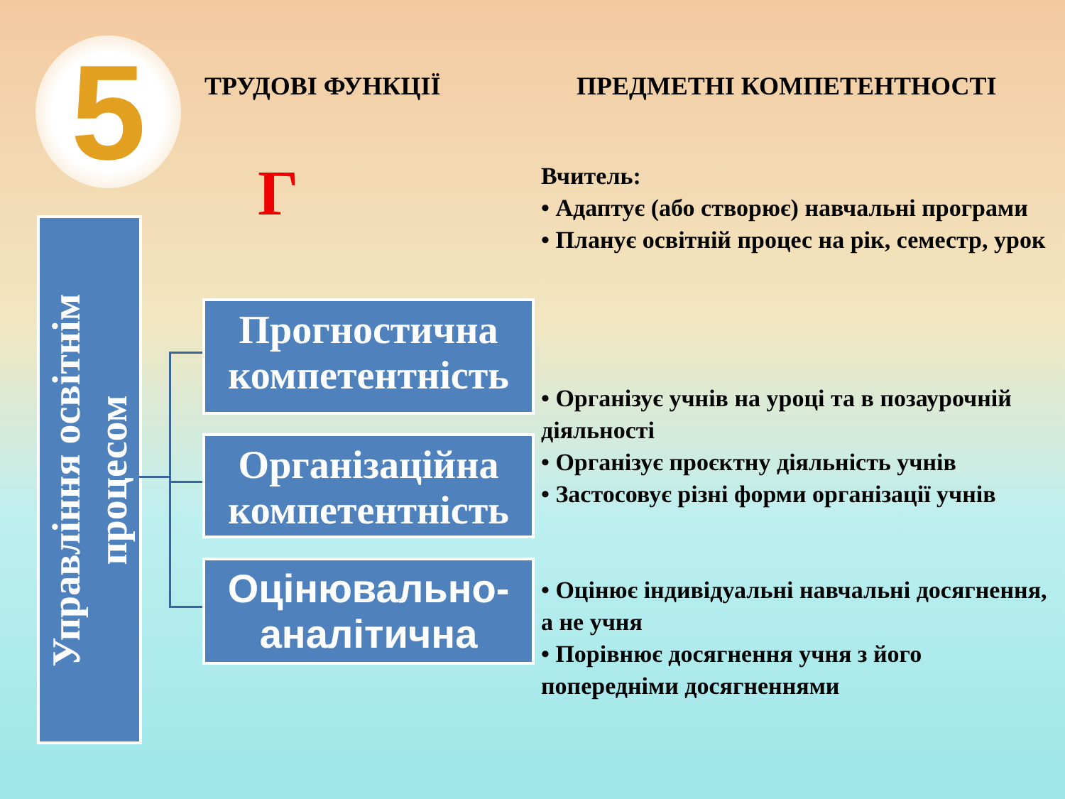5 ТРУДОВІ ФУНКЦІЇ ПРЕДМЕТНІ КОМПЕТЕНТНОСТІ
Г
Управління освітнім
процесом
Прогностична компетентність
Організаційна компетентність
Оцінювально-аналітична
Вчитель:
• Адаптує (або створює) навчальні програми
• Планує освітній процес на рік, семестр, урок
• Організує учнів на уроці та в позаурочній діяльності
• Організує проєктну діяльність учнів
• Застосовує різні форми організації учнів
• Оцінює індивідуальні навчальні досягнення, а не учня
• Порівнює досягнення учня з його попередніми досягненнями